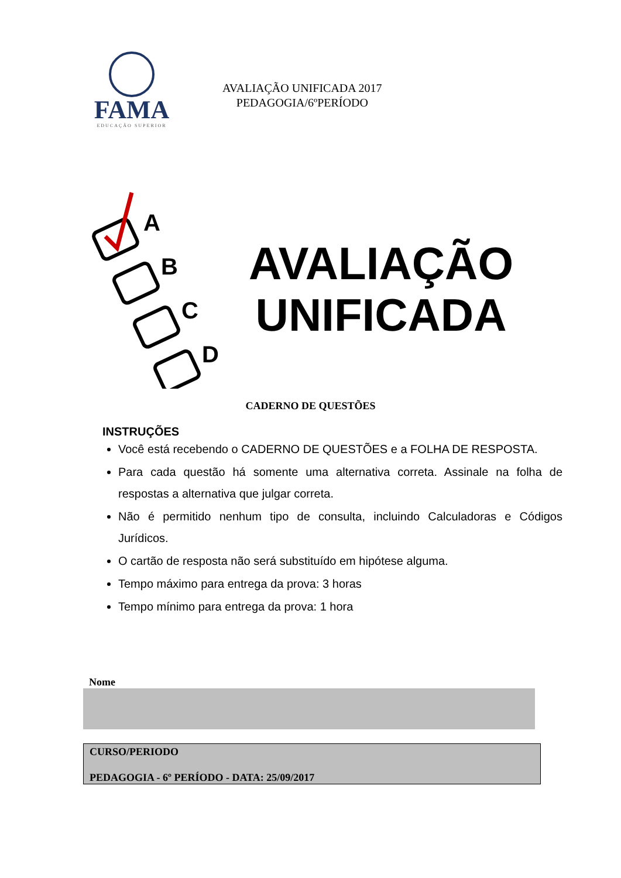FAMA
EDUCAÇÃO SUPERIOR
AVALIAÇÃO UNIFICADA 2017
PEDAGOGIA/6ºPERÍODO
A
B
C
D
AVALIAÇÃO
UNIFICADA
CADERNO DE QUESTÕES
INSTRUÇÕES
Você está recebendo o CADERNO DE QUESTÕES e a FOLHA DE RESPOSTA.
Para cada questão há somente uma alternativa correta. Assinale na folha de respostas a alternativa que julgar correta.
Não é permitido nenhum tipo de consulta, incluindo Calculadoras e Códigos Jurídicos.
O cartão de resposta não será substituído em hipótese alguma.
Tempo máximo para entrega da prova: 3 horas
Tempo mínimo para entrega da prova: 1 hora
Nome
CURSO/PERIODO
PEDAGOGIA - 6º PERÍODO - DATA: 25/09/2017